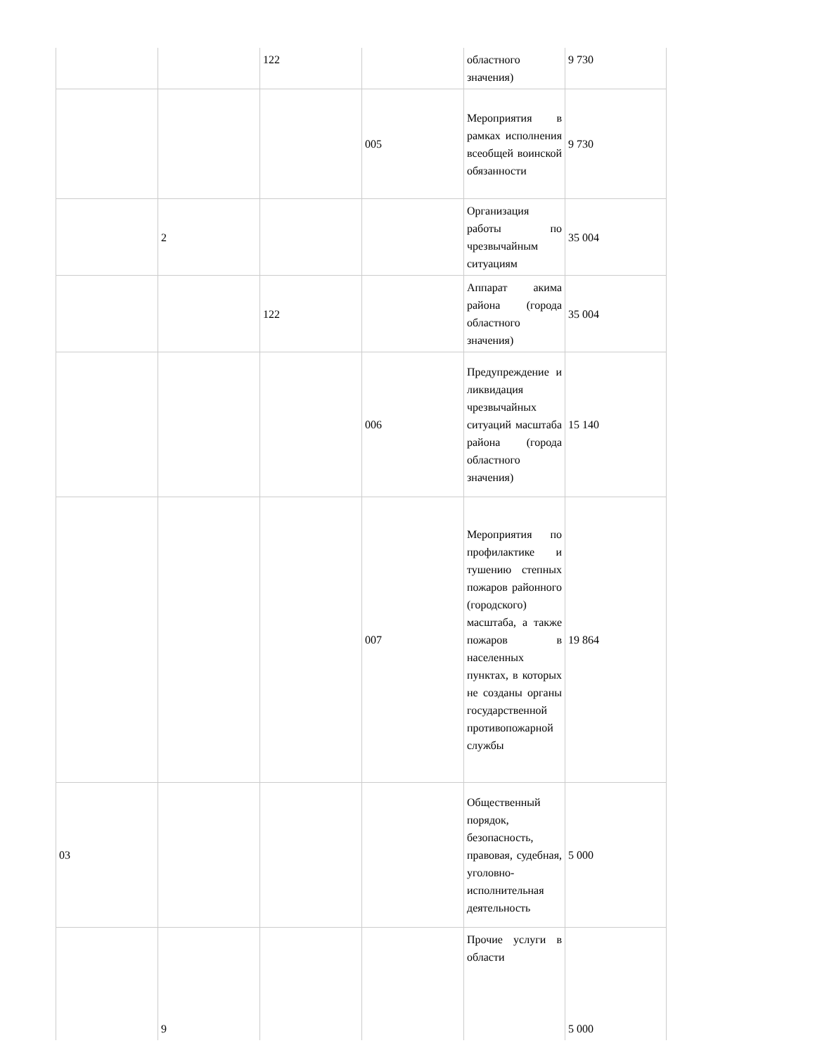| | | 122 | | областного значения) | 9 730 |
| | | | 005 | Мероприятия в рамках исполнения всеобщей воинской обязанности | 9 730 |
| | 2 | | | Организация работы по чрезвычайным ситуациям | 35 004 |
| | | 122 | | Аппарат акима района (города областного значения) | 35 004 |
| | | | 006 | Предупреждение и ликвидация чрезвычайных ситуаций масштаба района (города областного значения) | 15 140 |
| | | | 007 | Мероприятия по профилактике и тушению степных пожаров районного (городского) масштаба, а также пожаров в населенных пунктах, в которых не созданы органы государственной противопожарной службы | 19 864 |
| 03 | | | | Общественный порядок, безопасность, правовая, судебная, уголовно-исполнительная деятельность | 5 000 |
| | 9 | | | Прочие услуги в области | 5 000 |